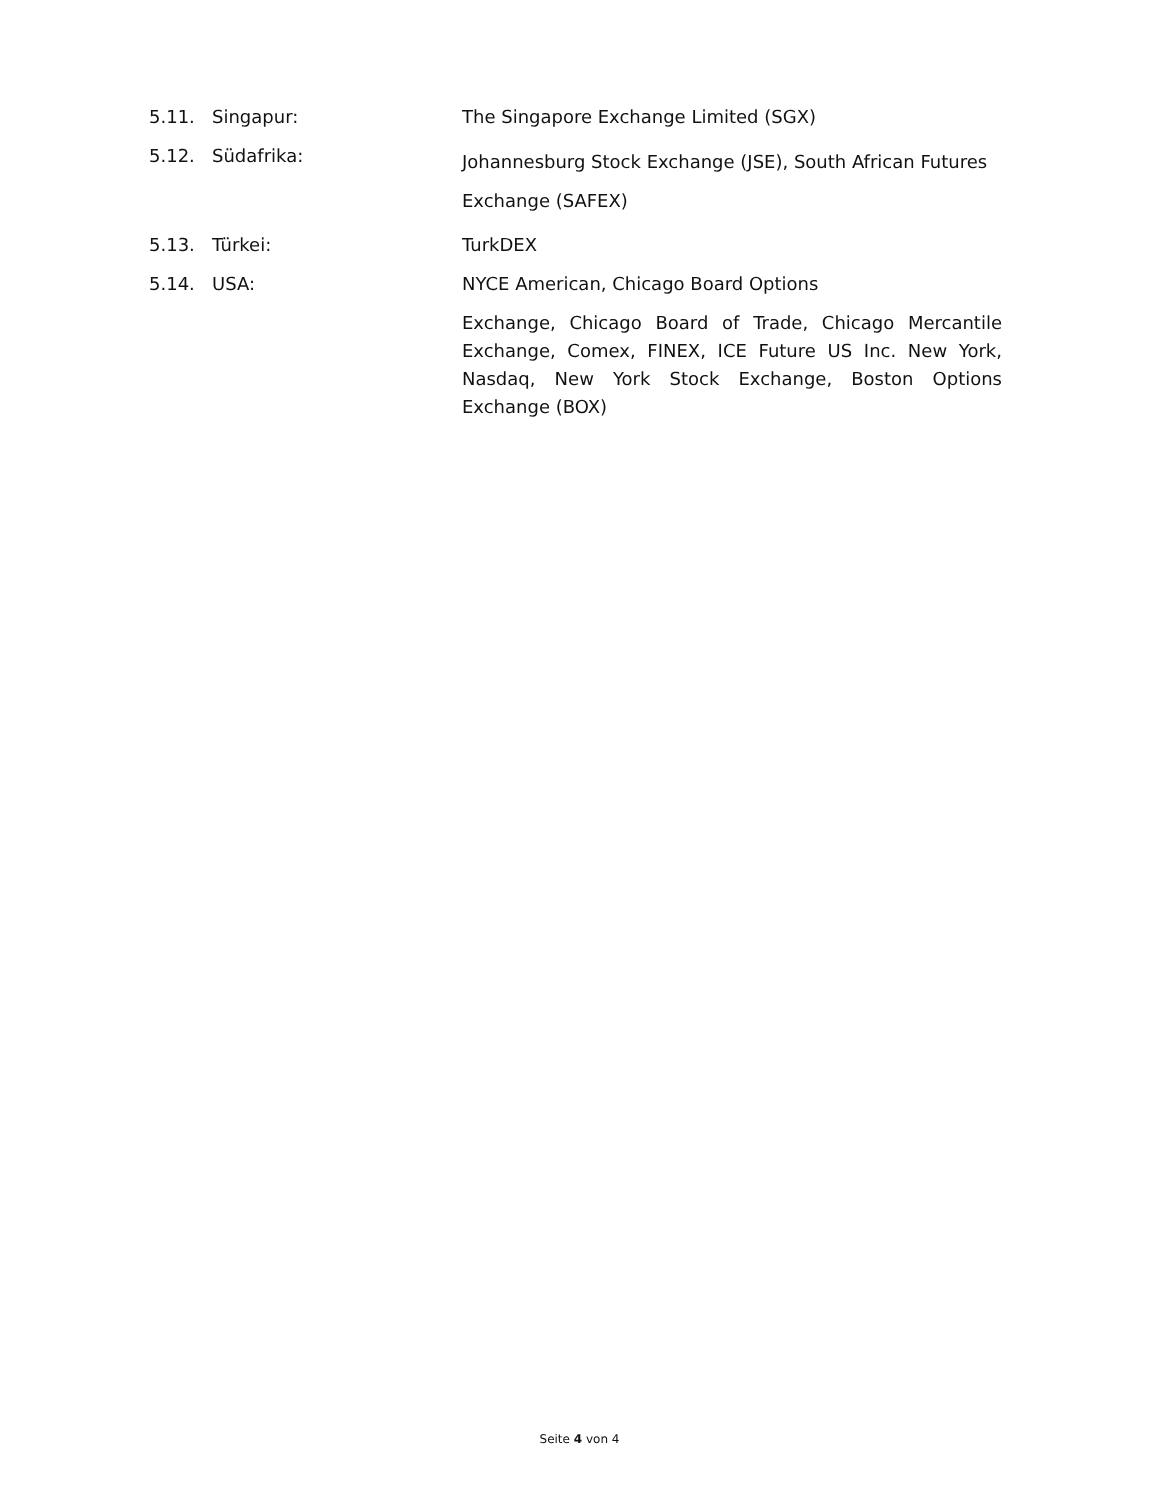5.11. Singapur: The Singapore Exchange Limited (SGX)
5.12. Südafrika:
Johannesburg Stock Exchange (JSE), South African Futures Exchange (SAFEX)
5.13. Türkei: TurkDEX
5.14. USA: NYCE American, Chicago Board Options
Exchange, Chicago Board of Trade, Chicago Mercantile Exchange, Comex, FINEX, ICE Future US Inc. New York, Nasdaq, New York Stock Exchange, Boston Options Exchange (BOX)
Seite 4 von 4